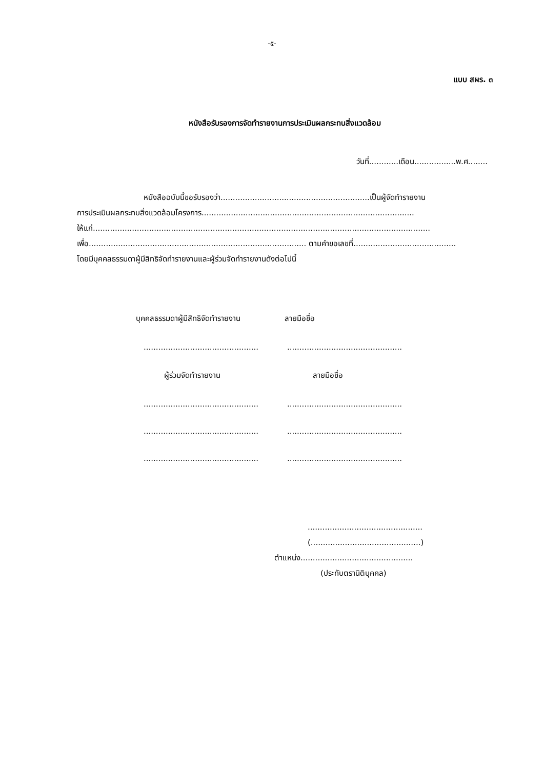-๕-
แบบ สผร. ๓
หนังสือรับรองการจัดทำรายงานการประเมินผลกระทบสิ่งแวดล้อม
วันที่............เดือน.................พ.ศ........
หนังสือฉบับนี้ขอรับรองว่า.............................................................เป็นผู้จัดทำรายงาน
การประเมินผลกระทบสิ่งแวดล้อมโครงการ.......................................................................................
ให้แก่..........................................................................................................................................
เพื่อ......................................................................................... ตามคำขอเลขที่..........................................
โดยมีบุคคลธรรมดาผู้มีสิทธิจัดทำรายงานและผู้ร่วมจัดทำรายงานดังต่อไปนี้
บุคคลธรรมดาผู้มีสิทธิจัดทำรายงาน ลายมือชื่อ
...............................................
...............................................
ผู้ร่วมจัดทำรายงาน ลายมือชื่อ
...............................................
...............................................
...............................................
...............................................
...............................................
...............................................
...............................................
(.............................................)
ตำแหน่ง..............................................
(ประทับตรานิติบุคคล)